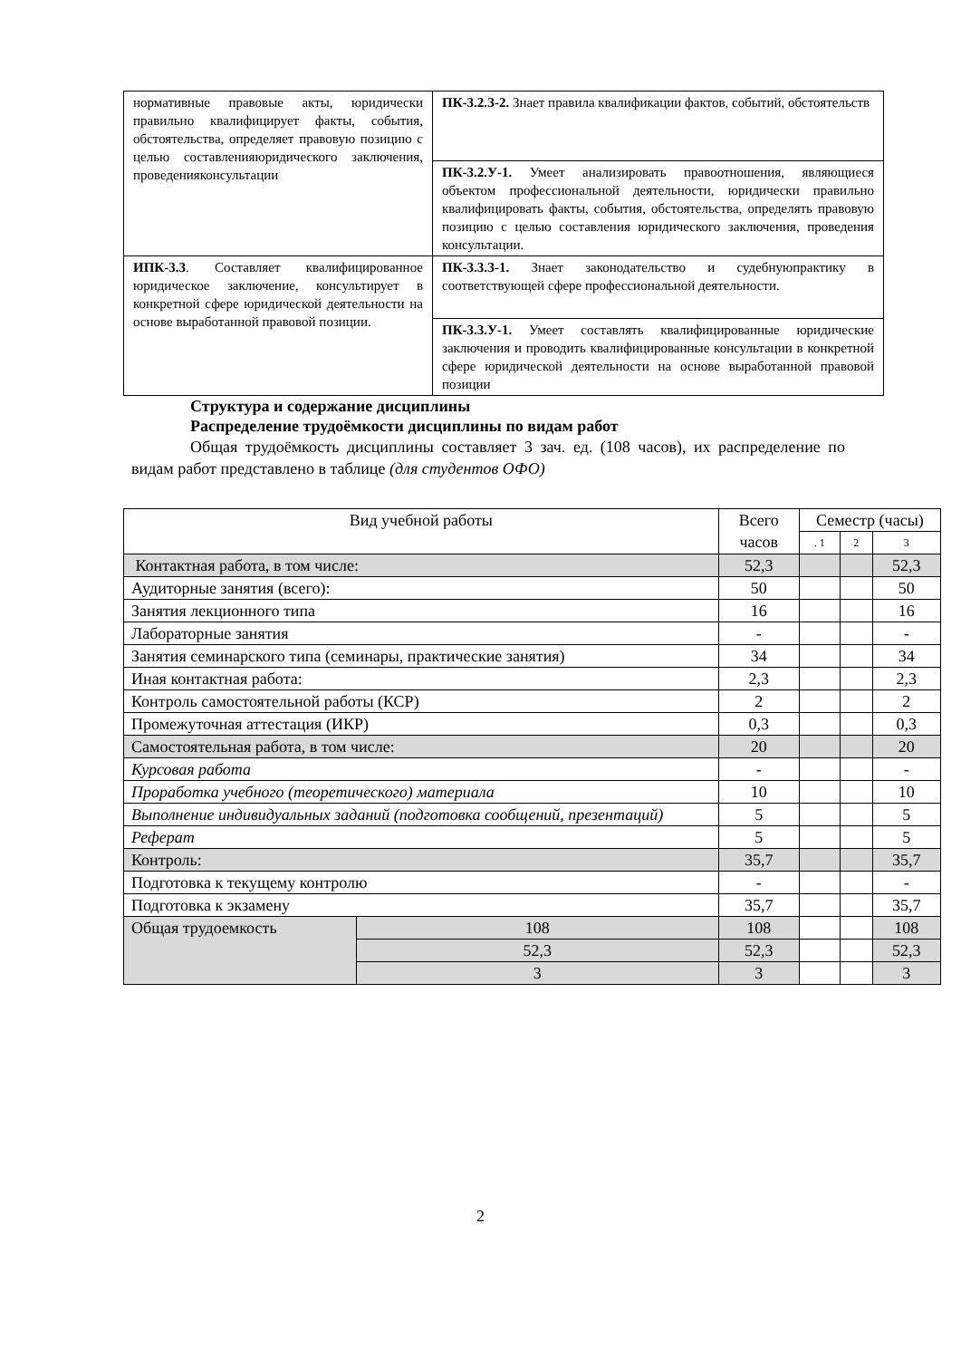| нормативные правовые акты, юридически правильно квалифицирует факты, события, обстоятельства, определяет правовую позицию с целью составленияюридического заключения, проведенияконсультации | ПК-3.2.З-2. Знает правила квалификации фактов, событий, обстоятельств |
| | ПК-3.2.У-1. Умеет анализировать правоотношения, являющиеся объектом профессиональной деятельности, юридически правильно квалифицировать факты, события, обстоятельства, определять правовую позицию с целью составления юридического заключения, проведения консультации. |
| ИПК-3.3 . Составляет квалифицированное юридическое заключение, консультирует в конкретной сфере юридической деятельности на основе выработанной правовой позиции. | ПК-3.3.З-1. Знает законодательство и судебнуюпрактику в соответствующей сфере профессиональной деятельности. |
| | ПК-3.3.У-1. Умеет составлять квалифицированные юридические заключения и проводить квалифицированные консультации в конкретной сфере юридической деятельности на основе выработанной правовой позиции |
Структура и содержание дисциплины
Распределение трудоёмкости дисциплины по видам работ
Общая трудоёмкость дисциплины составляет 3 зач. ед. (108 часов), их распределение по видам работ представлено в таблице (для студентов ОФО)
| Вид учебной работы | | Всего часов | Семестр (часы) | | |
| --- | --- | --- | --- | --- | --- |
| | | | . 1 | 2 | 3 |
| Контактная работа, в том числе: | | 52,3 | | | 52,3 |
| Аудиторные занятия (всего): | | 50 | | | 50 |
| Занятия лекционного типа | | 16 | | | 16 |
| Лабораторные занятия | | - | | | - |
| Занятия семинарского типа (семинары, практические занятия) | | 34 | | | 34 |
| Иная контактная работа: | | 2,3 | | | 2,3 |
| Контроль самостоятельной работы (КСР) | | 2 | | | 2 |
| Промежуточная аттестация (ИКР) | | 0,3 | | | 0,3 |
| Самостоятельная работа, в том числе: | | 20 | | | 20 |
| Курсовая работа | | - | | | - |
| Проработка учебного (теоретического) материала | | 10 | | | 10 |
| Выполнение индивидуальных заданий (подготовка сообщений, презентаций) | | 5 | | | 5 |
| Реферат | | 5 | | | 5 |
| Контроль: | | 35,7 | | | 35,7 |
| Подготовка к текущему контролю | | - | | | - |
| Подготовка к экзамену | | 35,7 | | | 35,7 |
| Общая трудоемкость | 108 | 108 | | | 108 |
| | 52,3 | 52,3 | | | 52,3 |
| | 3 | 3 | | | 3 |
2